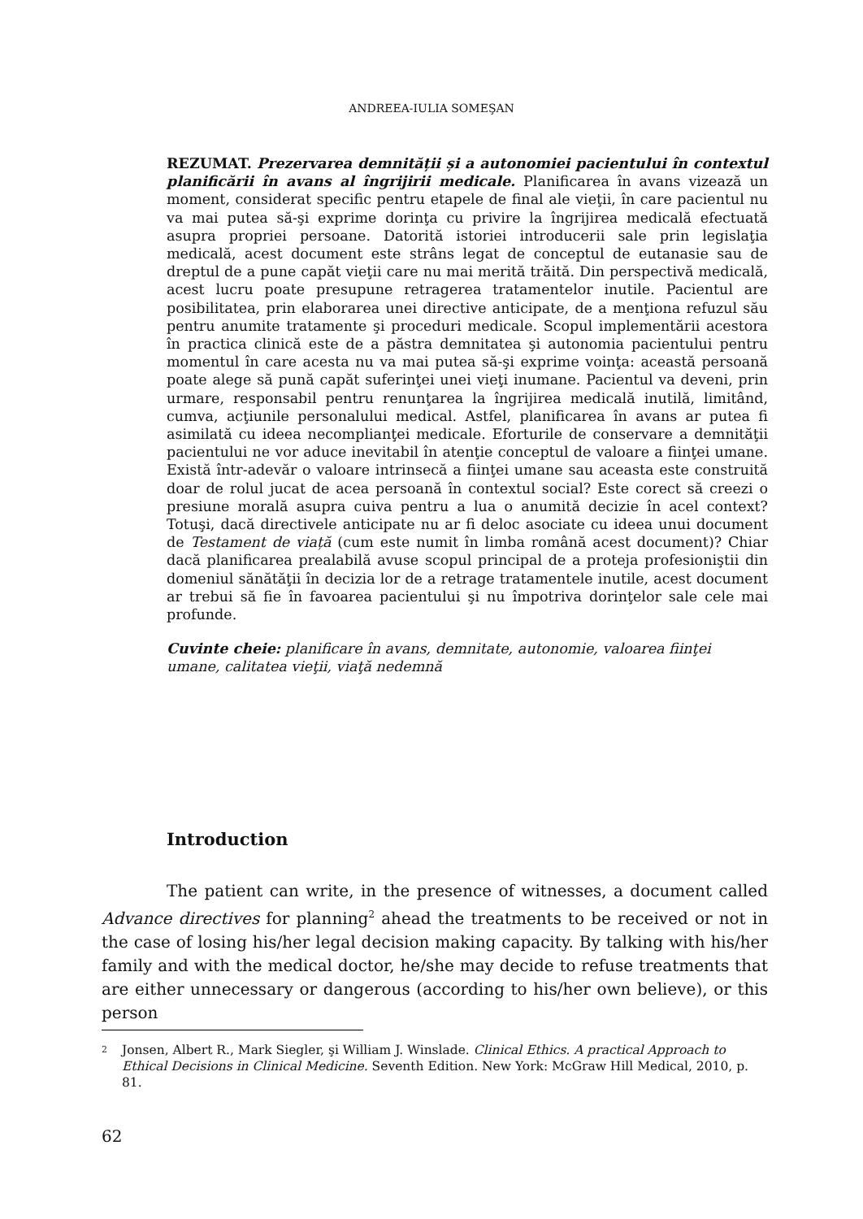ANDREEA-IULIA SOMEŞAN
REZUMAT. Prezervarea demnității și a autonomiei pacientului în contextul planificării în avans al îngrijirii medicale. Planificarea în avans vizează un moment, considerat specific pentru etapele de final ale vieţii, în care pacientul nu va mai putea să-şi exprime dorinţa cu privire la îngrijirea medicală efectuată asupra propriei persoane. Datorită istoriei introducerii sale prin legislaţia medicală, acest document este strâns legat de conceptul de eutanasie sau de dreptul de a pune capăt vieţii care nu mai merită trăită. Din perspectivă medicală, acest lucru poate presupune retragerea tratamentelor inutile. Pacientul are posibilitatea, prin elaborarea unei directive anticipate, de a menţiona refuzul său pentru anumite tratamente şi proceduri medicale. Scopul implementării acestora în practica clinică este de a păstra demnitatea şi autonomia pacientului pentru momentul în care acesta nu va mai putea să-şi exprime voinţa: această persoană poate alege să pună capăt suferinţei unei vieţi inumane. Pacientul va deveni, prin urmare, responsabil pentru renunţarea la îngrijirea medicală inutilă, limitând, cumva, acţiunile personalului medical. Astfel, planificarea în avans ar putea fi asimilată cu ideea necomplianţei medicale. Eforturile de conservare a demnităţii pacientului ne vor aduce inevitabil în atenţie conceptul de valoare a fiinţei umane. Există într-adevăr o valoare intrinsecă a fiinţei umane sau aceasta este construită doar de rolul jucat de acea persoană în contextul social? Este corect să creezi o presiune morală asupra cuiva pentru a lua o anumită decizie în acel context? Totuşi, dacă directivele anticipate nu ar fi deloc asociate cu ideea unui document de Testament de viață (cum este numit în limba română acest document)? Chiar dacă planificarea prealabilă avuse scopul principal de a proteja profesioniştii din domeniul sănătăţii în decizia lor de a retrage tratamentele inutile, acest document ar trebui să fie în favoarea pacientului şi nu împotriva dorinţelor sale cele mai profunde.
Cuvinte cheie: planificare în avans, demnitate, autonomie, valoarea fiinţei umane, calitatea vieţii, viaţă nedemnă
Introduction
The patient can write, in the presence of witnesses, a document called Advance directives for planning<sup>2</sup> ahead the treatments to be received or not in the case of losing his/her legal decision making capacity. By talking with his/her family and with the medical doctor, he/she may decide to refuse treatments that are either unnecessary or dangerous (according to his/her own believe), or this person
2 Jonsen, Albert R., Mark Siegler, şi William J. Winslade. Clinical Ethics. A practical Approach to Ethical Decisions in Clinical Medicine. Seventh Edition. New York: McGraw Hill Medical, 2010, p. 81.
62